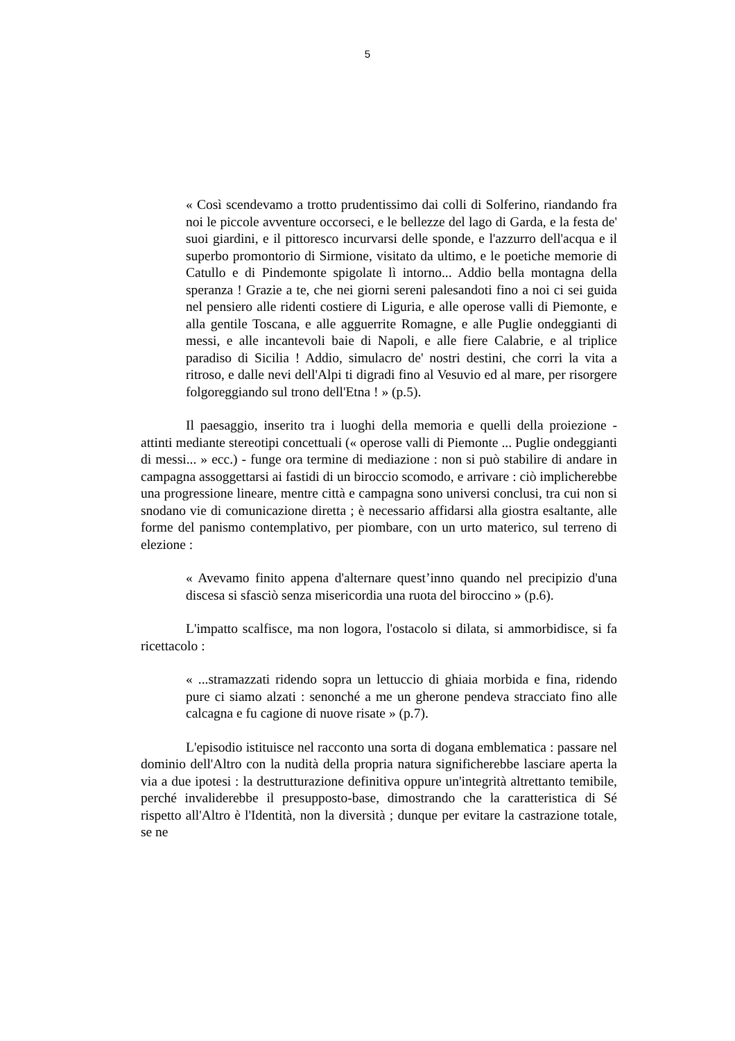5
« Così scendevamo a trotto prudentissimo dai colli di Solferino, riandando fra noi le piccole avventure occorseci, e le bellezze del lago di Garda, e la festa de' suoi giardini, e il pittoresco incurvarsi delle sponde, e l'azzurro dell'acqua e il superbo promontorio di Sirmione, visitato da ultimo, e le poetiche memorie di Catullo e di Pindemonte spigolate lì intorno... Addio bella montagna della speranza ! Grazie a te, che nei giorni sereni palesandoti fino a noi ci sei guida nel pensiero alle ridenti costiere di Liguria, e alle operose valli di Piemonte, e alla gentile Toscana, e alle agguerrite Romagne, e alle Puglie ondeggianti di messi, e alle incantevoli baie di Napoli, e alle fiere Calabrie, e al triplice paradiso di Sicilia ! Addio, simulacro de' nostri destini, che corri la vita a ritroso, e dalle nevi dell'Alpi ti digradi fino al Vesuvio ed al mare, per risorgere folgoreggiando sul trono dell'Etna ! » (p.5).
Il paesaggio, inserito tra i luoghi della memoria e quelli della proiezione - attinti mediante stereotipi concettuali (« operose valli di Piemonte ... Puglie ondeggianti di messi... » ecc.) - funge ora termine di mediazione : non si può stabilire di andare in campagna assoggettarsi ai fastidi di un biroccio scomodo, e arrivare : ciò implicherebbe una progressione lineare, mentre città e campagna sono universi conclusi, tra cui non si snodano vie di comunicazione diretta ; è necessario affidarsi alla giostra esaltante, alle forme del panismo contemplativo, per piombare, con un urto materico, sul terreno di elezione :
« Avevamo finito appena d'alternare quest’inno quando nel precipizio d'una discesa si sfasciò senza misericordia una ruota del biroccino » (p.6).
L'impatto scalfisce, ma non logora, l'ostacolo si dilata, si ammorbidisce, si fa ricettacolo :
« ...stramazzati ridendo sopra un lettuccio di ghiaia morbida e fina, ridendo pure ci siamo alzati : senonché a me un gherone pendeva stracciato fino alle calcagna e fu cagione di nuove risate » (p.7).
L'episodio istituisce nel racconto una sorta di dogana emblematica : passare nel dominio dell'Altro con la nudità della propria natura significherebbe lasciare aperta la via a due ipotesi : la destrutturazione definitiva oppure un'integrità altrettanto temibile, perché invaliderebbe il presupposto-base, dimostrando che la caratteristica di Sé rispetto all'Altro è l'Identità, non la diversità ; dunque per evitare la castrazione totale, se ne